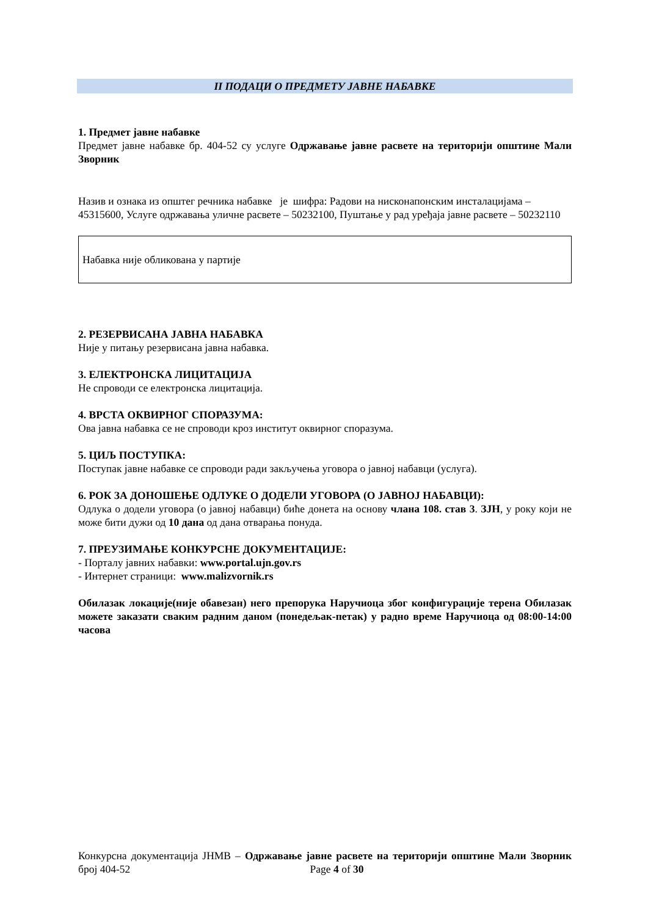II ПОДАЦИ О ПРЕДМЕТУ ЈАВНЕ НАБАВКЕ
1. Предмет јавне набавке
Предмет јавне набавке бр. 404-52 су услуге Одржавање јавне расвете на територији општине Мали Зворник
Назив и ознака из општег речника набавке је шифра: Радови на нисконапонским инсталацијама – 45315600, Услуге одржавања уличне расвете – 50232100, Пуштање у рад уређаја јавне расвете – 50232110
Набавка није обликована у партије
2. РЕЗЕРВИСАНА ЈАВНА НАБАВКА
Није у питању резервисана јавна набавка.
3. ЕЛЕКТРОНСКА ЛИЦИТАЦИЈА
Не спроводи се електронска лицитација.
4. ВРСТА ОКВИРНОГ СПОРАЗУМА:
Ова јавна набавка се не спроводи кроз институт оквирног споразума.
5. ЦИЉ ПОСТУПКА:
Поступак јавне набавке се спроводи ради закључења уговора о јавној набавци (услуга).
6. РОК ЗА ДОНОШЕЊЕ ОДЛУКЕ О ДОДЕЛИ УГОВОРА (О ЈАВНОЈ НАБАВЦИ):
Одлука о додели уговора (о јавној набавци) биће донета на основу члана 108. став 3. ЗЈН, у року који не може бити дужи од 10 дана од дана отварања понуда.
7. ПРЕУЗИМАЊЕ КОНКУРСНЕ ДОКУМЕНТАЦИЈЕ:
- Порталу јавних набавки: www.portal.ujn.gov.rs
- Интернет страници: www.malizvornik.rs
Обилазак локације(није обавезан) него препорука Наручиоца због конфигурације терена Обилазак можете заказати сваким радним даном (понедељак-петак) у радно време Наручиоца од 08:00-14:00 часова
Конкурсна документација ЈНМВ – Одржавање јавне расвете на територији општине Мали Зворник број 404-52 Page 4 of 30